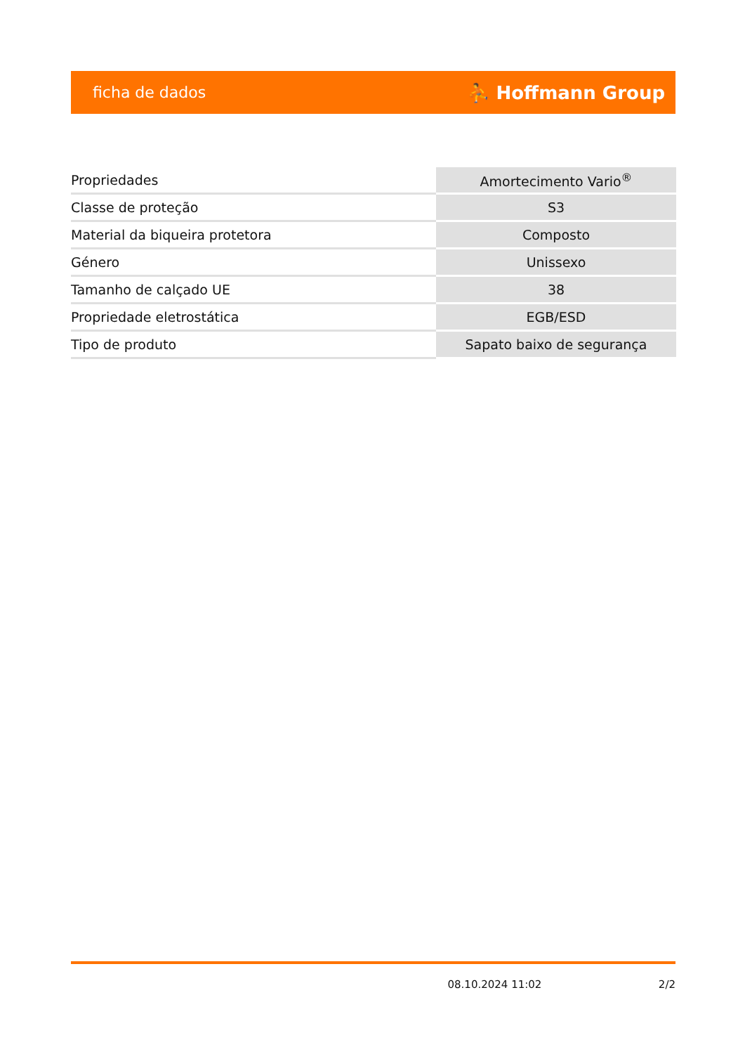ficha de dados ⛹ Hoffmann Group
| Propriedades | Amortecimento Vario<sup>®</sup> |
| Classe de proteção | S3 |
| Material da biqueira protetora | Composto |
| Género | Unissexo |
| Tamanho de calçado UE | 38 |
| Propriedade eletrostática | EGB/ESD |
| Tipo de produto | Sapato baixo de segurança |
08.10.2024 11:02 2/2